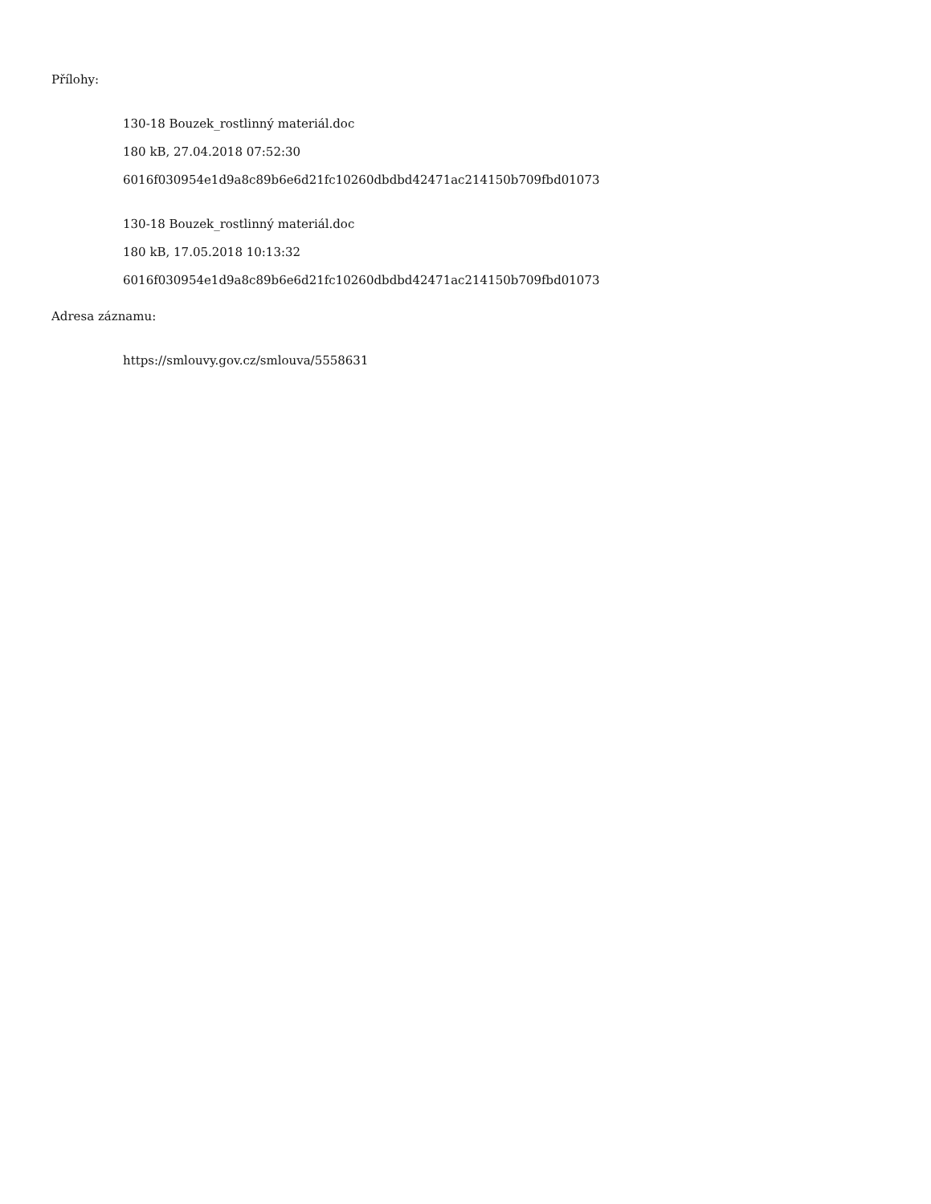Přílohy:
130-18 Bouzek_rostlinný materiál.doc
180 kB, 27.04.2018 07:52:30
6016f030954e1d9a8c89b6e6d21fc10260dbdbd42471ac214150b709fbd01073
130-18 Bouzek_rostlinný materiál.doc
180 kB, 17.05.2018 10:13:32
6016f030954e1d9a8c89b6e6d21fc10260dbdbd42471ac214150b709fbd01073
Adresa záznamu:
https://smlouvy.gov.cz/smlouva/5558631